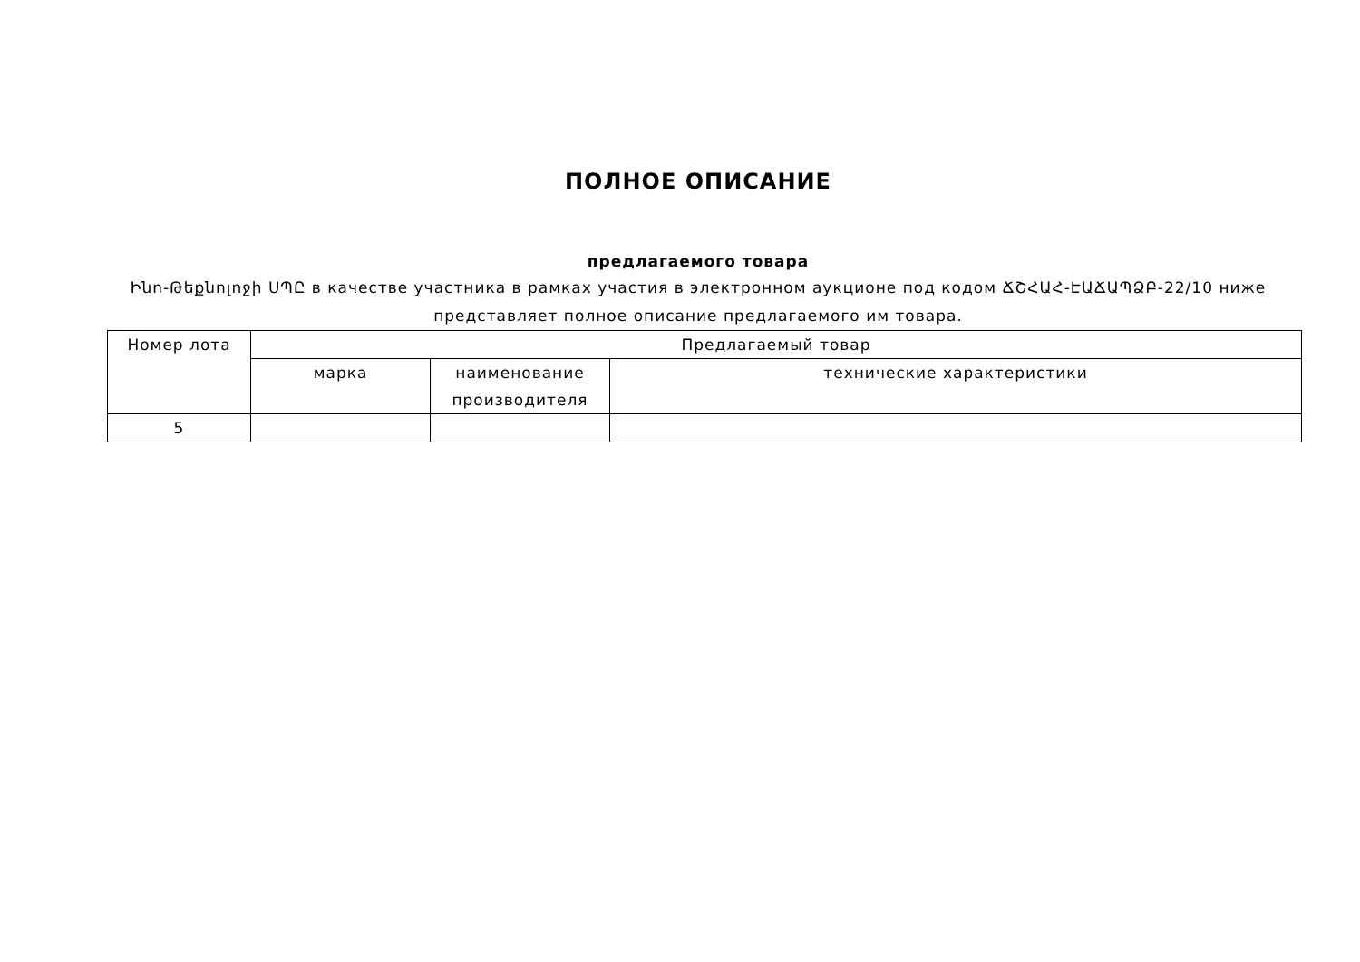ПОЛНОЕ ОПИСАНИЕ
предлагаемого товара
Ինո-Թեքնոլոջի ՍՊԸ в качестве участника в рамках участия в электронном аукционе под кодом ՃՇՀԱՀ-ԷԱՃԱՊՁԲ-22/10 ниже представляет полное описание предлагаемого им товара.
| Номер лота | Предлагаемый товар | | |
| --- | --- | --- | --- |
| | марка | наименование производителя | технические характеристики |
| 5 | | | |